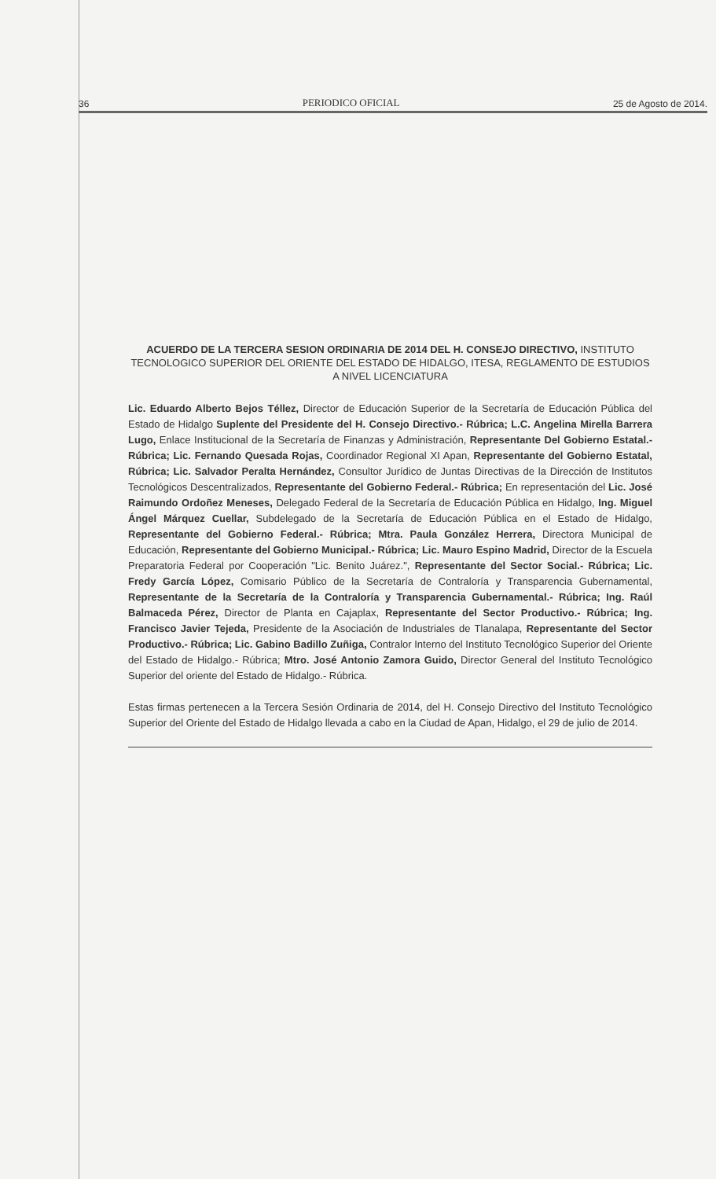36 PERIODICO OFICIAL 25 de Agosto de 2014.
ACUERDO DE LA TERCERA SESION ORDINARIA DE 2014 DEL H. CONSEJO DIRECTIVO, INSTITUTO TECNOLOGICO SUPERIOR DEL ORIENTE DEL ESTADO DE HIDALGO, ITESA, REGLAMENTO DE ESTUDIOS A NIVEL LICENCIATURA
Lic. Eduardo Alberto Bejos Téllez, Director de Educación Superior de la Secretaría de Educación Pública del Estado de Hidalgo Suplente del Presidente del H. Consejo Directivo.- Rúbrica; L.C. Angelina Mirella Barrera Lugo, Enlace Institucional de la Secretaría de Finanzas y Administración, Representante Del Gobierno Estatal.- Rúbrica; Lic. Fernando Quesada Rojas, Coordinador Regional XI Apan, Representante del Gobierno Estatal, Rúbrica; Lic. Salvador Peralta Hernández, Consultor Jurídico de Juntas Directivas de la Dirección de Institutos Tecnológicos Descentralizados, Representante del Gobierno Federal.- Rúbrica; En representación del Lic. José Raimundo Ordoñez Meneses, Delegado Federal de la Secretaría de Educación Pública en Hidalgo, Ing. Miguel Ángel Márquez Cuellar, Subdelegado de la Secretaría de Educación Pública en el Estado de Hidalgo, Representante del Gobierno Federal.- Rúbrica; Mtra. Paula González Herrera, Directora Municipal de Educación, Representante del Gobierno Municipal.- Rúbrica; Lic. Mauro Espino Madrid, Director de la Escuela Preparatoria Federal por Cooperación "Lic. Benito Juárez.", Representante del Sector Social.- Rúbrica; Lic. Fredy García López, Comisario Público de la Secretaría de Contraloría y Transparencia Gubernamental, Representante de la Secretaría de la Contraloría y Transparencia Gubernamental.- Rúbrica; Ing. Raúl Balmaceda Pérez, Director de Planta en Cajaplax, Representante del Sector Productivo.- Rúbrica; Ing. Francisco Javier Tejeda, Presidente de la Asociación de Industriales de Tlanalapa, Representante del Sector Productivo.- Rúbrica; Lic. Gabino Badillo Zuñiga, Contralor Interno del Instituto Tecnológico Superior del Oriente del Estado de Hidalgo.- Rúbrica; Mtro. José Antonio Zamora Guido, Director General del Instituto Tecnológico Superior del oriente del Estado de Hidalgo.- Rúbrica.
Estas firmas pertenecen a la Tercera Sesión Ordinaria de 2014, del H. Consejo Directivo del Instituto Tecnológico Superior del Oriente del Estado de Hidalgo llevada a cabo en la Ciudad de Apan, Hidalgo, el 29 de julio de 2014.